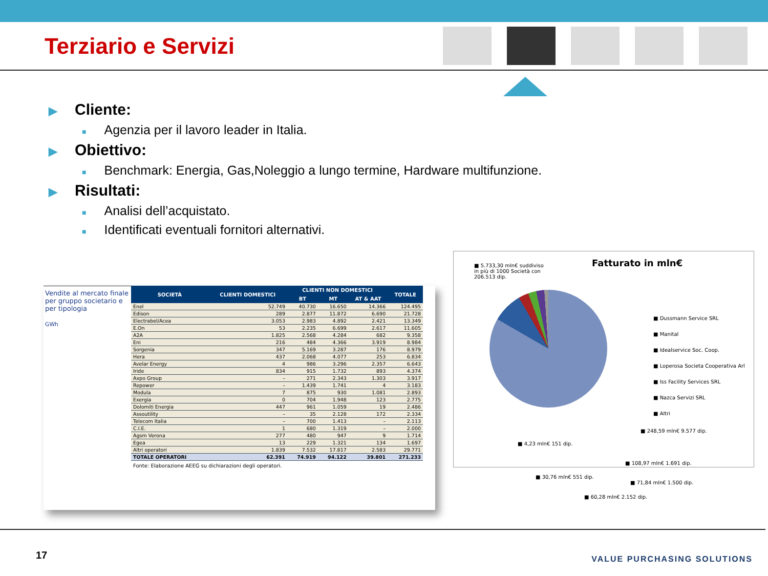Terziario e Servizi
▶ Cliente:
■ Agenzia per il lavoro leader in Italia.
▶ Obiettivo:
■ Benchmark: Energia, Gas,Noleggio a lungo termine, Hardware multifunzione.
▶ Risultati:
■ Analisi dell’acquistato.
■ Identificati eventuali fornitori alternativi.
Vendite al mercato finale per gruppo societario e per tipologia
GWh
| SOCIETÀ | CLIENTI DOMESTICI | CLIENTI NON DOMESTICI | | | TOTALE |
| --- | --- | --- | --- | --- | --- |
| | | BT | MT | AT & AAT | |
| Enel | 52.749 | 40.730 | 16.650 | 14.366 | 124.495 |
| Edison | 289 | 2.877 | 11.872 | 6.690 | 21.728 |
| Electrabel/Acea | 3.053 | 2.983 | 4.892 | 2.421 | 13.349 |
| E.On | 53 | 2.235 | 6.699 | 2.617 | 11.605 |
| A2A | 1.825 | 2.568 | 4.284 | 682 | 9.358 |
| Eni | 216 | 484 | 4.366 | 3.919 | 8.984 |
| Sorgenia | 347 | 5.169 | 3.287 | 176 | 8.979 |
| Hera | 437 | 2.068 | 4.077 | 253 | 6.834 |
| Avelar Energy | 4 | 986 | 3.296 | 2.357 | 6.643 |
| Iride | 834 | 915 | 1.732 | 893 | 4.374 |
| Axpo Group | – | 271 | 2.343 | 1.303 | 3.917 |
| Repower | – | 1.439 | 1.741 | 4 | 3.183 |
| Modula | 7 | 875 | 930 | 1.081 | 2.893 |
| Exergia | 0 | 704 | 1.948 | 123 | 2.775 |
| Dolomiti Energia | 447 | 961 | 1.059 | 19 | 2.486 |
| Assoutility | – | 35 | 2.128 | 172 | 2.334 |
| Telecom Italia | – | 700 | 1.413 | – | 2.113 |
| C.I.E. | 1 | 680 | 1.319 | – | 2.000 |
| Agsm Verona | 277 | 480 | 947 | 9 | 1.714 |
| Egea | 13 | 229 | 1.321 | 134 | 1.697 |
| Altri operatori | 1.839 | 7.532 | 17.817 | 2.583 | 29.771 |
| TOTALE OPERATORI | 62.391 | 74.919 | 94.122 | 39.801 | 271.233 |
Fonte: Elaborazione AEEG su dichiarazioni degli operatori.
■ 5.733,30 mln€ suddiviso in più di 1000 Società con 206.513 dip.
Fatturato in mln€
■ Dussmann Service SRL
■ Manital
■ Idealservice Soc. Coop.
■ Loperosa Societa Cooperativa Arl
■ Iss Facility Services SRL
■ Nazca Servizi SRL
■ Altri
■ 248,59 mln€ 9.577 dip.
■ 108,97 mln€ 1.691 dip.
■ 4,23 mln€ 151 dip.
■ 30,76 mln€ 551 dip.
■ 71,84 mln€ 1.500 dip.
■ 60,28 mln€ 2.152 dip.
17 VALUE PURCHASING SOLUTIONS